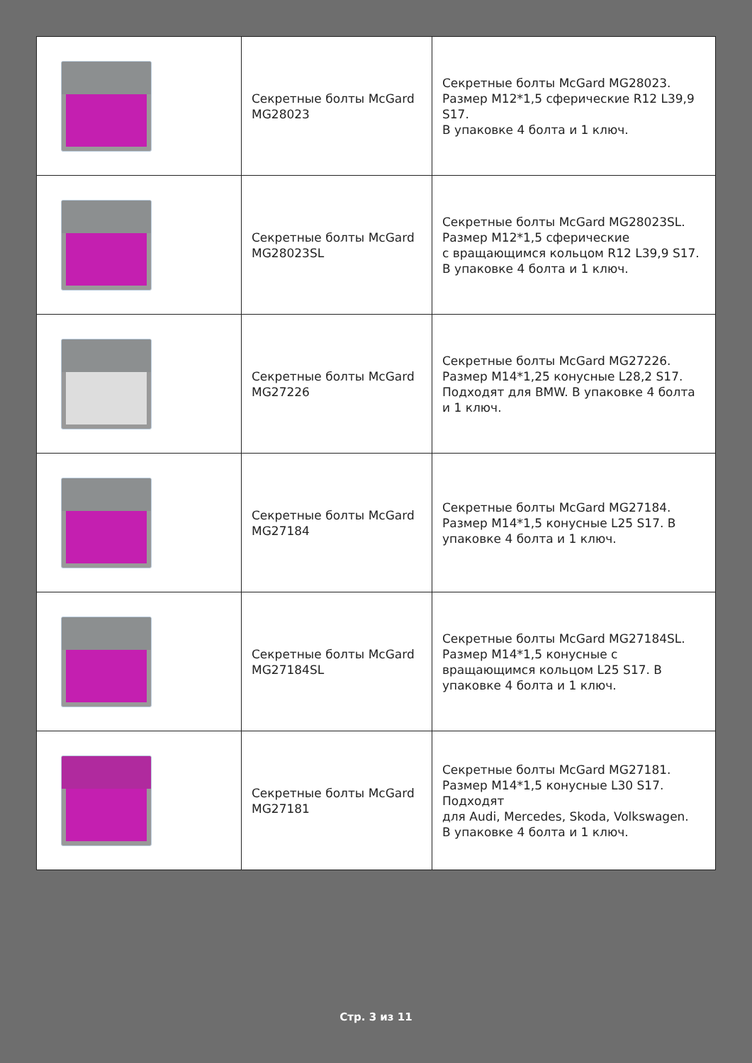| | Секретные болты McGard MG28023 | Секретные болты McGard MG28023. Размер M12*1,5 сферические R12 L39,9 S17. В упаковке 4 болта и 1 ключ. |
| | Секретные болты McGard MG28023SL | Секретные болты McGard MG28023SL. Размер M12*1,5 сферические с вращающимся кольцом R12 L39,9 S17. В упаковке 4 болта и 1 ключ. |
| | Секретные болты McGard MG27226 | Секретные болты McGard MG27226. Размер M14*1,25 конусные L28,2 S17. Подходят для BMW. В упаковке 4 болта и 1 ключ. |
| | Секретные болты McGard MG27184 | Секретные болты McGard MG27184. Размер M14*1,5 конусные L25 S17. В упаковке 4 болта и 1 ключ. |
| | Секретные болты McGard MG27184SL | Секретные болты McGard MG27184SL. Размер M14*1,5 конусные с вращающимся кольцом L25 S17. В упаковке 4 болта и 1 ключ. |
| | Секретные болты McGard MG27181 | Секретные болты McGard MG27181. Размер M14*1,5 конусные L30 S17. Подходят для Audi, Mercedes, Skoda, Volkswagen. В упаковке 4 болта и 1 ключ. |
Стр. 3 из 11